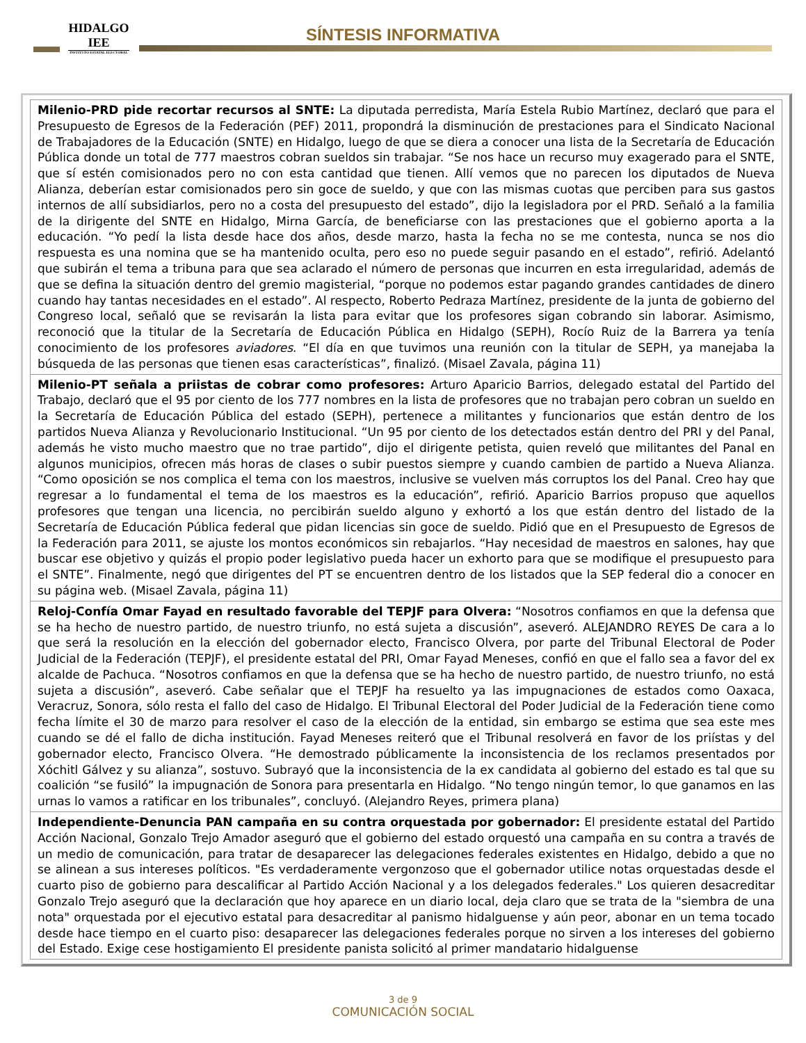HIDALGO
IEE
INSTITUTO ESTATAL ELECTORAL
SÍNTESIS INFORMATIVA
| Milenio-PRD pide recortar recursos al SNTE: La diputada perredista, María Estela Rubio Martínez, declaró que para el Presupuesto de Egresos de la Federación (PEF) 2011, propondrá la disminución de prestaciones para el Sindicato Nacional de Trabajadores de la Educación (SNTE) en Hidalgo, luego de que se diera a conocer una lista de la Secretaría de Educación Pública donde un total de 777 maestros cobran sueldos sin trabajar. “Se nos hace un recurso muy exagerado para el SNTE, que sí estén comisionados pero no con esta cantidad que tienen. Allí vemos que no parecen los diputados de Nueva Alianza, deberían estar comisionados pero sin goce de sueldo, y que con las mismas cuotas que perciben para sus gastos internos de allí subsidiarlos, pero no a costa del presupuesto del estado”, dijo la legisladora por el PRD. Señaló a la familia de la dirigente del SNTE en Hidalgo, Mirna García, de beneficiarse con las prestaciones que el gobierno aporta a la educación. “Yo pedí la lista desde hace dos años, desde marzo, hasta la fecha no se me contesta, nunca se nos dio respuesta es una nomina que se ha mantenido oculta, pero eso no puede seguir pasando en el estado”, refirió. Adelantó que subirán el tema a tribuna para que sea aclarado el número de personas que incurren en esta irregularidad, además de que se defina la situación dentro del gremio magisterial, “porque no podemos estar pagando grandes cantidades de dinero cuando hay tantas necesidades en el estado”. Al respecto, Roberto Pedraza Martínez, presidente de la junta de gobierno del Congreso local, señaló que se revisarán la lista para evitar que los profesores sigan cobrando sin laborar. Asimismo, reconoció que la titular de la Secretaría de Educación Pública en Hidalgo (SEPH), Rocío Ruiz de la Barrera ya tenía conocimiento de los profesores aviadores . “El día en que tuvimos una reunión con la titular de SEPH, ya manejaba la búsqueda de las personas que tienen esas características”, finalizó. (Misael Zavala, página 11) |
| Milenio-PT señala a priistas de cobrar como profesores: Arturo Aparicio Barrios, delegado estatal del Partido del Trabajo, declaró que el 95 por ciento de los 777 nombres en la lista de profesores que no trabajan pero cobran un sueldo en la Secretaría de Educación Pública del estado (SEPH), pertenece a militantes y funcionarios que están dentro de los partidos Nueva Alianza y Revolucionario Institucional. “Un 95 por ciento de los detectados están dentro del PRI y del Panal, además he visto mucho maestro que no trae partido”, dijo el dirigente petista, quien reveló que militantes del Panal en algunos municipios, ofrecen más horas de clases o subir puestos siempre y cuando cambien de partido a Nueva Alianza. “Como oposición se nos complica el tema con los maestros, inclusive se vuelven más corruptos los del Panal. Creo hay que regresar a lo fundamental el tema de los maestros es la educación”, refirió. Aparicio Barrios propuso que aquellos profesores que tengan una licencia, no percibirán sueldo alguno y exhortó a los que están dentro del listado de la Secretaría de Educación Pública federal que pidan licencias sin goce de sueldo. Pidió que en el Presupuesto de Egresos de la Federación para 2011, se ajuste los montos económicos sin rebajarlos. “Hay necesidad de maestros en salones, hay que buscar ese objetivo y quizás el propio poder legislativo pueda hacer un exhorto para que se modifique el presupuesto para el SNTE”. Finalmente, negó que dirigentes del PT se encuentren dentro de los listados que la SEP federal dio a conocer en su página web. (Misael Zavala, página 11) |
| Reloj-Confía Omar Fayad en resultado favorable del TEPJF para Olvera: “Nosotros confiamos en que la defensa que se ha hecho de nuestro partido, de nuestro triunfo, no está sujeta a discusión”, aseveró. ALEJANDRO REYES De cara a lo que será la resolución en la elección del gobernador electo, Francisco Olvera, por parte del Tribunal Electoral de Poder Judicial de la Federación (TEPJF), el presidente estatal del PRI, Omar Fayad Meneses, confió en que el fallo sea a favor del ex alcalde de Pachuca. “Nosotros confiamos en que la defensa que se ha hecho de nuestro partido, de nuestro triunfo, no está sujeta a discusión”, aseveró. Cabe señalar que el TEPJF ha resuelto ya las impugnaciones de estados como Oaxaca, Veracruz, Sonora, sólo resta el fallo del caso de Hidalgo. El Tribunal Electoral del Poder Judicial de la Federación tiene como fecha límite el 30 de marzo para resolver el caso de la elección de la entidad, sin embargo se estima que sea este mes cuando se dé el fallo de dicha institución. Fayad Meneses reiteró que el Tribunal resolverá en favor de los priístas y del gobernador electo, Francisco Olvera. “He demostrado públicamente la inconsistencia de los reclamos presentados por Xóchitl Gálvez y su alianza”, sostuvo. Subrayó que la inconsistencia de la ex candidata al gobierno del estado es tal que su coalición “se fusiló” la impugnación de Sonora para presentarla en Hidalgo. “No tengo ningún temor, lo que ganamos en las urnas lo vamos a ratificar en los tribunales”, concluyó. (Alejandro Reyes, primera plana) |
| Independiente-Denuncia PAN campaña en su contra orquestada por gobernador: El presidente estatal del Partido Acción Nacional, Gonzalo Trejo Amador aseguró que el gobierno del estado orquestó una campaña en su contra a través de un medio de comunicación, para tratar de desaparecer las delegaciones federales existentes en Hidalgo, debido a que no se alinean a sus intereses políticos. "Es verdaderamente vergonzoso que el gobernador utilice notas orquestadas desde el cuarto piso de gobierno para descalificar al Partido Acción Nacional y a los delegados federales." Los quieren desacreditar Gonzalo Trejo aseguró que la declaración que hoy aparece en un diario local, deja claro que se trata de la "siembra de una nota" orquestada por el ejecutivo estatal para desacreditar al panismo hidalguense y aún peor, abonar en un tema tocado desde hace tiempo en el cuarto piso: desaparecer las delegaciones federales porque no sirven a los intereses del gobierno del Estado. Exige cese hostigamiento El presidente panista solicitó al primer mandatario hidalguense |
3 de 9
COMUNICACIÓN SOCIAL